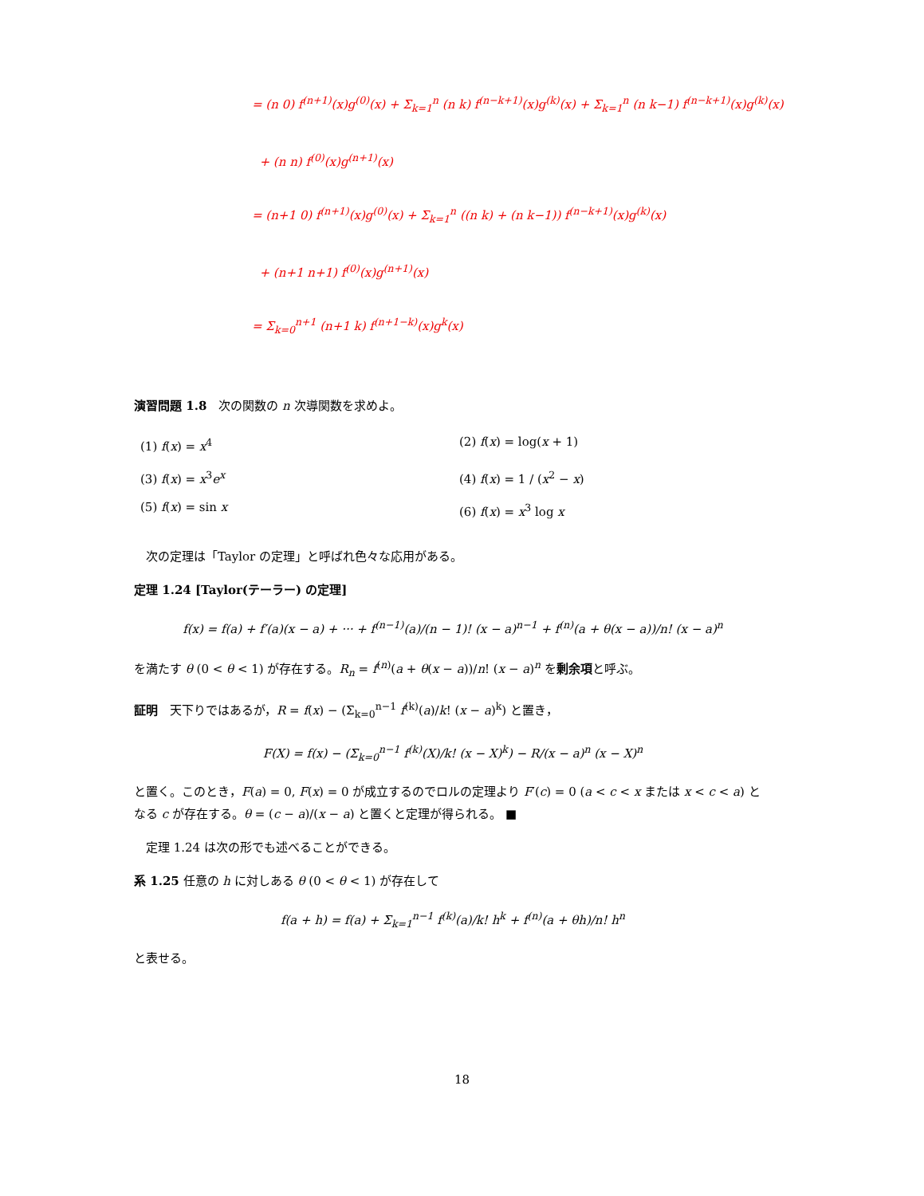= (n 0) f<sup>(n+1)</sup>(x)g<sup>(0)</sup>(x) + Σ<sub>k=1</sub><sup>n</sup> (n k) f<sup>(n−k+1)</sup>(x)g<sup>(k)</sup>(x) + Σ<sub>k=1</sub><sup>n</sup> (n k−1) f<sup>(n−k+1)</sup>(x)g<sup>(k)</sup>(x)
+ (n n) f<sup>(0)</sup>(x)g<sup>(n+1)</sup>(x)
= (n+1 0) f<sup>(n+1)</sup>(x)g<sup>(0)</sup>(x) + Σ<sub>k=1</sub><sup>n</sup> ((n k) + (n k−1)) f<sup>(n−k+1)</sup>(x)g<sup>(k)</sup>(x)
+ (n+1 n+1) f<sup>(0)</sup>(x)g<sup>(n+1)</sup>(x)
= Σ<sub>k=0</sub><sup>n+1</sup> (n+1 k) f<sup>(n+1−k)</sup>(x)g<sup>k</sup>(x)
演習問題 1.8　次の関数の n 次導関数を求めよ。
(1) f(x) = x<sup>4</sup>
(2) f(x) = log(x + 1)
(3) f(x) = x<sup>3</sup>e<sup>x</sup>
(4) f(x) = 1 / (x<sup>2</sup> − x)
(5) f(x) = sin x
(6) f(x) = x<sup>3</sup> log x
　次の定理は「Taylor の定理」と呼ばれ色々な応用がある。
定理 1.24 [Taylor(テーラー) の定理]
f(x) = f(a) + f′(a)(x − a) + ··· + f<sup>(n−1)</sup>(a)/(n − 1)! (x − a)<sup>n−1</sup> + f<sup>(n)</sup>(a + θ(x − a))/n! (x − a)<sup>n</sup>
を満たす θ (0 < θ < 1) が存在する。R<sub>n</sub> = f<sup>(n)</sup>(a + θ(x − a))/n! (x − a)<sup>n</sup> を剰余項と呼ぶ。
証明　天下りではあるが，R = f(x) − (Σ<sub>k=0</sub><sup>n−1</sup> f<sup>(k)</sup>(a)/k! (x − a)<sup>k</sup>) と置き，
F(X) = f(x) − (Σ<sub>k=0</sub><sup>n−1</sup> f<sup>(k)</sup>(X)/k! (x − X)<sup>k</sup>) − R/(x − a)<sup>n</sup> (x − X)<sup>n</sup>
と置く。このとき，F(a) = 0, F(x) = 0 が成立するのでロルの定理より F′(c) = 0 (a < c < x または x < c < a) となる c が存在する。θ = (c − a)/(x − a) と置くと定理が得られる。 ■
　定理 1.24 は次の形でも述べることができる。
系 1.25 任意の h に対しある θ (0 < θ < 1) が存在して
f(a + h) = f(a) + Σ<sub>k=1</sub><sup>n−1</sup> f<sup>(k)</sup>(a)/k! h<sup>k</sup> + f<sup>(n)</sup>(a + θh)/n! h<sup>n</sup>
と表せる。
18